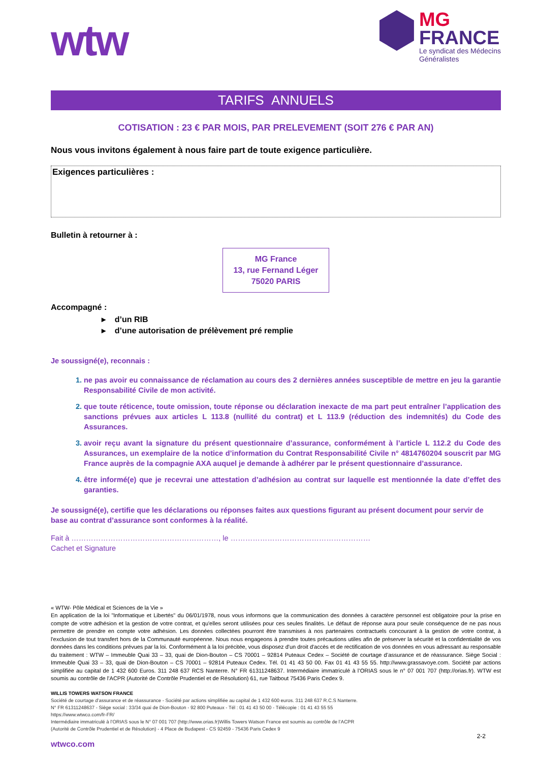wtw
MG
FRANCE
Le syndicat des Médecins
Généralistes
TARIFS ANNUELS
COTISATION : 23 € PAR MOIS, PAR PRELEVEMENT (SOIT 276 € PAR AN)
Nous vous invitons également à nous faire part de toute exigence particulière.
Exigences particulières :
Bulletin à retourner à :
MG France
13, rue Fernand Léger
75020 PARIS
Accompagné :
▸ d’un RIB
▸ d’une autorisation de prélèvement pré remplie
Je soussigné(e), reconnais :
ne pas avoir eu connaissance de réclamation au cours des 2 dernières années susceptible de mettre en jeu la garantie Responsabilité Civile de mon activité.
que toute réticence, toute omission, toute réponse ou déclaration inexacte de ma part peut entraîner l’application des sanctions prévues aux articles L 113.8 (nullité du contrat) et L 113.9 (réduction des indemnités) du Code des Assurances.
avoir reçu avant la signature du présent questionnaire d’assurance, conformément à l’article L 112.2 du Code des Assurances, un exemplaire de la notice d’information du Contrat Responsabilité Civile n° 4814760204 souscrit par MG France auprès de la compagnie AXA auquel je demande à adhérer par le présent questionnaire d’assurance.
être informé(e) que je recevrai une attestation d’adhésion au contrat sur laquelle est mentionnée la date d’effet des garanties.
Je soussigné(e), certifie que les déclarations ou réponses faites aux questions figurant au présent document pour servir de base au contrat d’assurance sont conformes à la réalité.
Fait à ……………………………………………………, le …………………………………………………
Cachet et Signature
« WTW- Pôle Médical et Sciences de la Vie »
En application de la loi "Informatique et Libertés" du 06/01/1978, nous vous informons que la communication des données à caractère personnel est obligatoire pour la prise en compte de votre adhésion et la gestion de votre contrat, et qu'elles seront utilisées pour ces seules finalités. Le défaut de réponse aura pour seule conséquence de ne pas nous permettre de prendre en compte votre adhésion. Les données collectées pourront être transmises à nos partenaires contractuels concourant à la gestion de votre contrat, à l'exclusion de tout transfert hors de la Communauté européenne. Nous nous engageons à prendre toutes précautions utiles afin de préserver la sécurité et la confidentialité de vos données dans les conditions prévues par la loi. Conformément à la loi précitée, vous disposez d'un droit d'accès et de rectification de vos données en vous adressant au responsable du traitement : WTW – Immeuble Quai 33 – 33, quai de Dion-Bouton – CS 70001 – 92814 Puteaux Cedex – Société de courtage d’assurance et de réassurance. Siège Social : Immeuble Quai 33 – 33, quai de Dion-Bouton – CS 70001 – 92814 Puteaux Cedex. Tél. 01 41 43 50 00. Fax 01 41 43 55 55. http://www.grassavoye.com. Société par actions simplifiée au capital de 1 432 600 Euros. 311 248 637 RCS Nanterre. N° FR 61311248637. Intermédiaire immatriculé à l’ORIAS sous le n° 07 001 707 (http://orias.fr). WTW est soumis au contrôle de l’ACPR (Autorité de Contrôle Prudentiel et de Résolution) 61, rue Taitbout 75436 Paris Cedex 9.
WILLIS TOWERS WATSON FRANCE
Société de courtage d’assurance et de réassurance - Société par actions simplifiée au capital de 1 432 600 euros. 311 248 637 R.C.S Nanterre.
N° FR 61311248637 - Siège social : 33/34 quai de Dion-Bouton - 92 800 Puteaux - Tél : 01 41 43 50 00 - Télécopie : 01 41 43 55 55
https://www.wtwco.com/fr-FR/
Intermédiaire immatriculé à l’ORIAS sous le N° 07 001 707 (http://www.orias.fr)Willis Towers Watson France est soumis au contrôle de l’ACPR
(Autorité de Contrôle Prudentiel et de Résolution) - 4 Place de Budapest - CS 92459 - 75436 Paris Cedex 9
2-2
wtwco.com